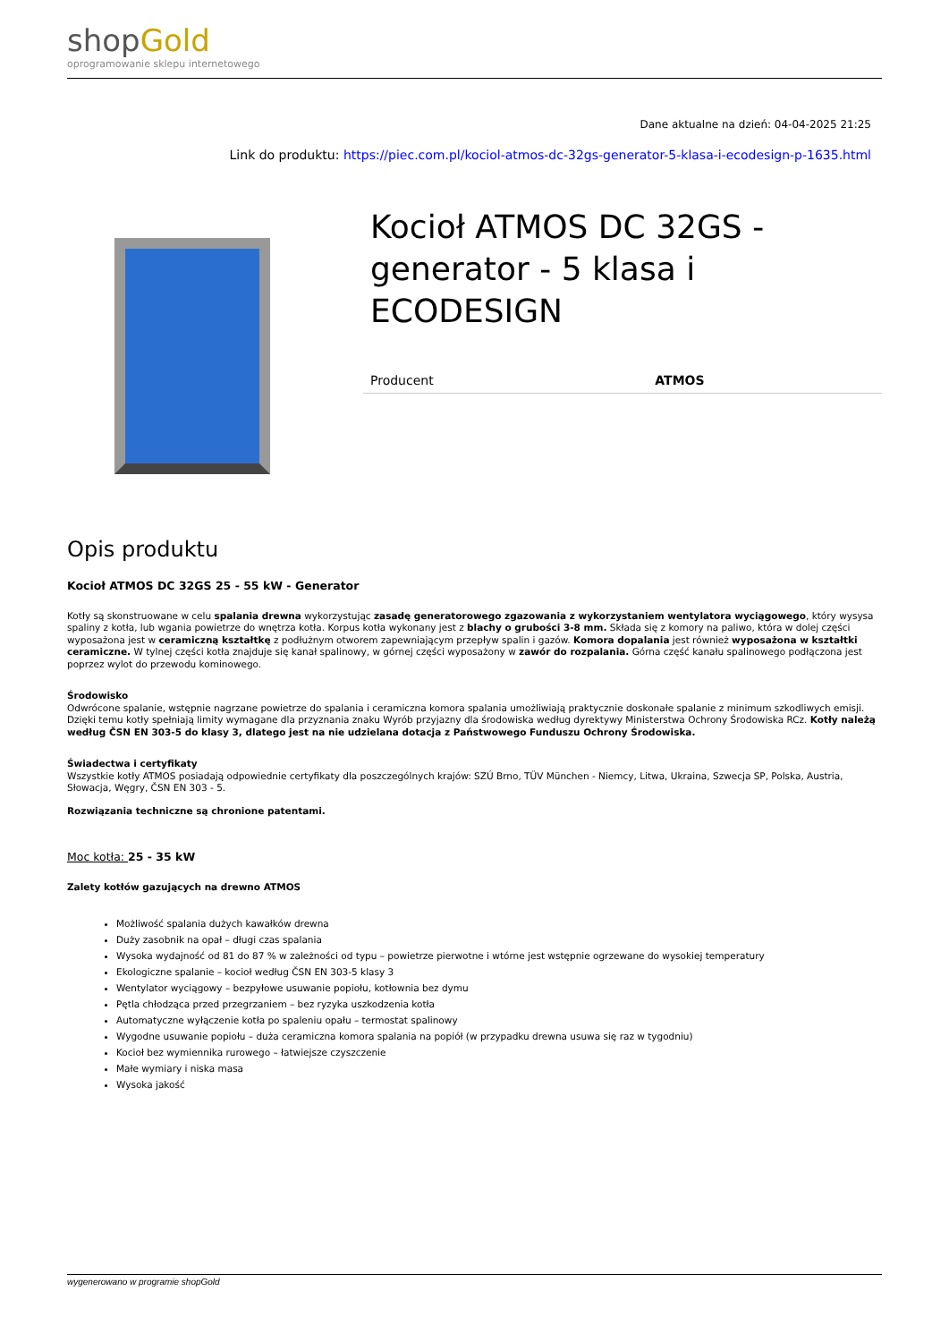shop Gold
oprogramowanie sklepu internetowego
Dane aktualne na dzień: 04-04-2025 21:25
Link do produktu: https://piec.com.pl/kociol-atmos-dc-32gs-generator-5-klasa-i-ecodesign-p-1635.html
Kocioł ATMOS DC 32GS - generator - 5 klasa i ECODESIGN
| Producent | ATMOS |
Opis produktu
Kocioł ATMOS DC 32GS 25 - 55 kW - Generator
Kotły są skonstruowane w celu spalania drewna wykorzystując zasadę generatorowego zgazowania z wykorzystaniem wentylatora wyciągowego, który wysysa spaliny z kotła, lub wgania powietrze do wnętrza kotła. Korpus kotła wykonany jest z blachy o grubości 3-8 mm. Składa się z komory na paliwo, która w dolej części wyposażona jest w ceramiczną kształtkę z podłużnym otworem zapewniającym przepływ spalin i gazów. Komora dopalania jest również wyposażona w kształtki ceramiczne. W tylnej części kotła znajduje się kanał spalinowy, w górnej części wyposażony w zawór do rozpalania. Górna część kanału spalinowego podłączona jest poprzez wylot do przewodu kominowego.
Środowisko
Odwrócone spalanie, wstępnie nagrzane powietrze do spalania i ceramiczna komora spalania umożliwiają praktycznie doskonałe spalanie z minimum szkodliwych emisji. Dzięki temu kotły spełniają limity wymagane dla przyznania znaku Wyrób przyjazny dla środowiska według dyrektywy Ministerstwa Ochrony Środowiska RCz. Kotły należą według ČSN EN 303-5 do klasy 3, dlatego jest na nie udzielana dotacja z Państwowego Funduszu Ochrony Środowiska.
Świadectwa i certyfikaty
Wszystkie kotły ATMOS posiadają odpowiednie certyfikaty dla poszczególnych krajów: SZÚ Brno, TÜV München - Niemcy, Litwa, Ukraina, Szwecja SP, Polska, Austria, Słowacja, Węgry, ČSN EN 303 - 5.
Rozwiązania techniczne są chronione patentami.
Moc kotła: 25 - 35 kW
Zalety kotłów gazujących na drewno ATMOS
Możliwość spalania dużych kawałków drewna
Duży zasobnik na opał – długi czas spalania
Wysoka wydajność od 81 do 87 % w zależności od typu – powietrze pierwotne i wtórne jest wstępnie ogrzewane do wysokiej temperatury
Ekologiczne spalanie – kocioł według ČSN EN 303-5 klasy 3
Wentylator wyciągowy – bezpyłowe usuwanie popiołu, kotłownia bez dymu
Pętla chłodząca przed przegrzaniem – bez ryzyka uszkodzenia kotła
Automatyczne wyłączenie kotła po spaleniu opału – termostat spalinowy
Wygodne usuwanie popiołu – duża ceramiczna komora spalania na popiół (w przypadku drewna usuwa się raz w tygodniu)
Kocioł bez wymiennika rurowego – łatwiejsze czyszczenie
Małe wymiary i niska masa
Wysoka jakość
wygenerowano w programie shopGold